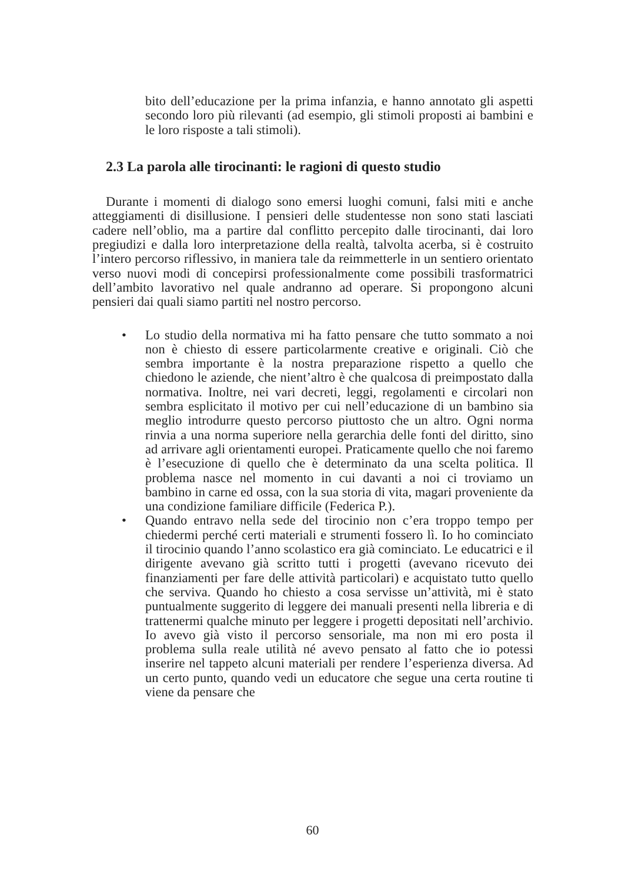bito dell’educazione per la prima infanzia, e hanno annotato gli aspetti secondo loro più rilevanti (ad esempio, gli stimoli proposti ai bambini e le loro risposte a tali stimoli).
2.3 La parola alle tirocinanti: le ragioni di questo studio
Durante i momenti di dialogo sono emersi luoghi comuni, falsi miti e anche atteggiamenti di disillusione. I pensieri delle studentesse non sono stati lasciati cadere nell’oblio, ma a partire dal conflitto percepito dalle tirocinanti, dai loro pregiudizi e dalla loro interpretazione della realtà, talvolta acerba, si è costruito l’intero percorso riflessivo, in maniera tale da reimmetterle in un sentiero orientato verso nuovi modi di concepirsi professionalmente come possibili trasformatrici dell’ambito lavorativo nel quale andranno ad operare. Si propongono alcuni pensieri dai quali siamo partiti nel nostro percorso.
• Lo studio della normativa mi ha fatto pensare che tutto sommato a noi non è chiesto di essere particolarmente creative e originali. Ciò che sembra importante è la nostra preparazione rispetto a quello che chiedono le aziende, che nient’altro è che qualcosa di preimpostato dalla normativa. Inoltre, nei vari decreti, leggi, regolamenti e circolari non sembra esplicitato il motivo per cui nell’educazione di un bambino sia meglio introdurre questo percorso piuttosto che un altro. Ogni norma rinvia a una norma superiore nella gerarchia delle fonti del diritto, sino ad arrivare agli orientamenti europei. Praticamente quello che noi faremo è l’esecuzione di quello che è determinato da una scelta politica. Il problema nasce nel momento in cui davanti a noi ci troviamo un bambino in carne ed ossa, con la sua storia di vita, magari proveniente da una condizione familiare difficile (Federica P.).
• Quando entravo nella sede del tirocinio non c’era troppo tempo per chiedermi perché certi materiali e strumenti fossero lì. Io ho cominciato il tirocinio quando l’anno scolastico era già cominciato. Le educatrici e il dirigente avevano già scritto tutti i progetti (avevano ricevuto dei finanziamenti per fare delle attività particolari) e acquistato tutto quello che serviva. Quando ho chiesto a cosa servisse un’attività, mi è stato puntualmente suggerito di leggere dei manuali presenti nella libreria e di trattenermi qualche minuto per leggere i progetti depositati nell’archivio. Io avevo già visto il percorso sensoriale, ma non mi ero posta il problema sulla reale utilità né avevo pensato al fatto che io potessi inserire nel tappeto alcuni materiali per rendere l’esperienza diversa. Ad un certo punto, quando vedi un educatore che segue una certa routine ti viene da pensare che
60